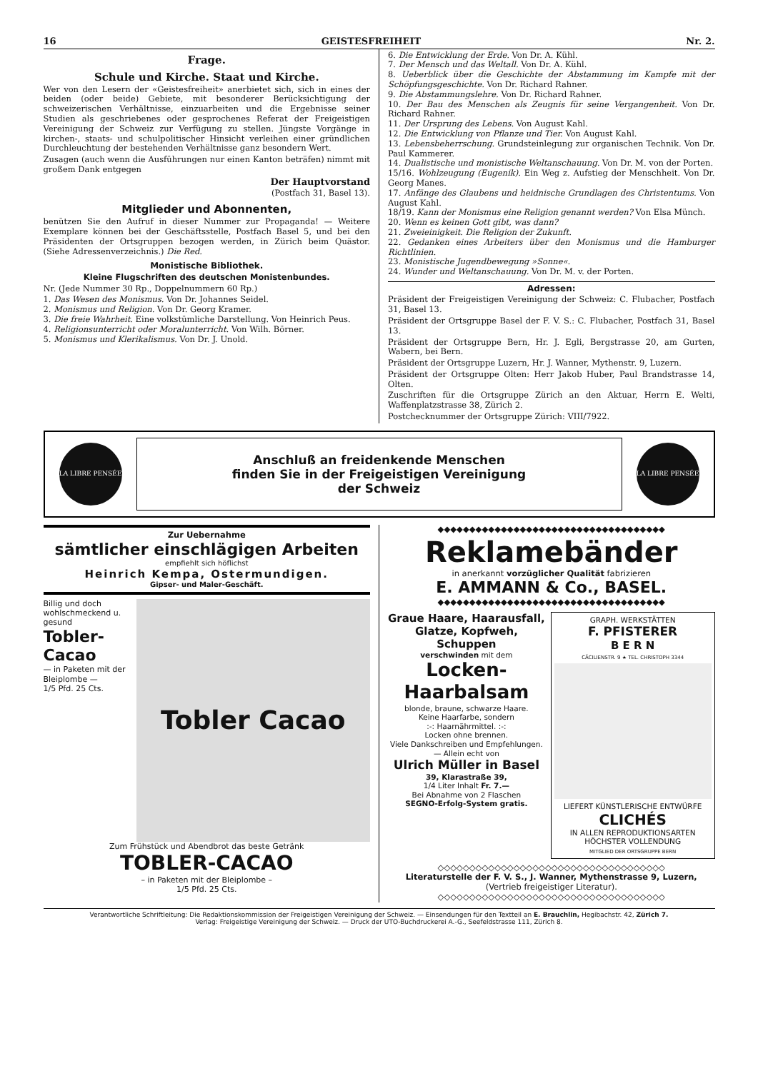16 GEISTESFREIHEIT Nr. 2.
Frage.
Schule und Kirche. Staat und Kirche.
Wer von den Lesern der «Geistesfreiheit» anerbietet sich, sich in eines der beiden (oder beide) Gebiete, mit besonderer Berücksichtigung der schweizerischen Verhältnisse, einzuarbeiten und die Ergebnisse seiner Studien als geschriebenes oder gesprochenes Referat der Freigeistigen Vereinigung der Schweiz zur Verfügung zu stellen. Jüngste Vorgänge in kirchen-, staats- und schulpolitischer Hinsicht verleihen einer gründlichen Durchleuchtung der bestehenden Verhältnisse ganz besondern Wert.
Zusagen (auch wenn die Ausführungen nur einen Kanton beträfen) nimmt mit großem Dank entgegen
Der Hauptvorstand
(Postfach 31, Basel 13).
Mitglieder und Abonnenten,
benützen Sie den Aufruf in dieser Nummer zur Propaganda! — Weitere Exemplare können bei der Geschäftsstelle, Postfach Basel 5, und bei den Präsidenten der Ortsgruppen bezogen werden, in Zürich beim Quästor. (Siehe Adressenverzeichnis.) Die Red.
Monistische Bibliothek.
Kleine Flugschriften des deutschen Monistenbundes.
Nr. (Jede Nummer 30 Rp., Doppelnummern 60 Rp.)
1. Das Wesen des Monismus. Von Dr. Johannes Seidel.
2. Monismus und Religion. Von Dr. Georg Kramer.
3. Die freie Wahrheit. Eine volkstümliche Darstellung. Von Heinrich Peus.
4. Religionsunterricht oder Moralunterricht. Von Wilh. Börner.
5. Monismus und Klerikalismus. Von Dr. J. Unold.
6. Die Entwicklung der Erde. Von Dr. A. Kühl.
7. Der Mensch und das Weltall. Von Dr. A. Kühl.
8. Ueberblick über die Geschichte der Abstammung im Kampfe mit der Schöpfungsgeschichte. Von Dr. Richard Rahner.
9. Die Abstammungslehre. Von Dr. Richard Rahner.
10. Der Bau des Menschen als Zeugnis für seine Vergangenheit. Von Dr. Richard Rahner.
11. Der Ursprung des Lebens. Von August Kahl.
12. Die Entwicklung von Pflanze und Tier. Von August Kahl.
13. Lebensbeherrschung. Grundsteinlegung zur organischen Technik. Von Dr. Paul Kammerer.
14. Dualistische und monistische Weltanschauung. Von Dr. M. von der Porten.
15/16. Wohlzeugung (Eugenik). Ein Weg z. Aufstieg der Menschheit. Von Dr. Georg Manes.
17. Anfänge des Glaubens und heidnische Grundlagen des Christentums. Von August Kahl.
18/19. Kann der Monismus eine Religion genannt werden? Von Elsa Münch.
20. Wenn es keinen Gott gibt, was dann?
21. Zweieinigkeit. Die Religion der Zukunft.
22. Gedanken eines Arbeiters über den Monismus und die Hamburger Richtlinien.
23. Monistische Jugendbewegung »Sonne«.
24. Wunder und Weltanschauung. Von Dr. M. v. der Porten.
Adressen:
Präsident der Freigeistigen Vereinigung der Schweiz: C. Flubacher, Postfach 31, Basel 13.
Präsident der Ortsgruppe Basel der F. V. S.: C. Flubacher, Postfach 31, Basel 13.
Präsident der Ortsgruppe Bern, Hr. J. Egli, Bergstrasse 20, am Gurten, Wabern, bei Bern.
Präsident der Ortsgruppe Luzern, Hr. J. Wanner, Mythenstr. 9, Luzern.
Präsident der Ortsgruppe Olten: Herr Jakob Huber, Paul Brandstrasse 14, Olten.
Zuschriften für die Ortsgruppe Zürich an den Aktuar, Herrn E. Welti, Waffenplatzstrasse 38, Zürich 2.
Postchecknummer der Ortsgruppe Zürich: VIII/7922.
LA LIBRE PENSÉE
Anschluß an freidenkende Menschen
finden Sie in der Freigeistigen Vereinigung
der Schweiz
LA LIBRE PENSÉE
Zur Uebernahme
sämtlicher einschlägigen Arbeiten
empfiehlt sich höflichst
Heinrich Kempa, Ostermundigen.
Gipser- und Maler-Geschäft.
Billig und doch wohlschmeckend u. gesund
Tobler-Cacao
— in Paketen mit der Bleiplombe —
1/5 Pfd. 25 Cts.
Tobler Cacao
Zum Frühstück und Abendbrot das beste Getränk
TOBLER-CACAO
– in Paketen mit der Bleiplombe –
1/5 Pfd. 25 Cts.
◆◆◆◆◆◆◆◆◆◆◆◆◆◆◆◆◆◆◆◆◆◆◆◆◆◆◆◆◆◆◆◆◆◆◆◆
Reklamebänder
in anerkannt vorzüglicher Qualität fabrizieren
E. AMMANN & Co., BASEL.
◆◆◆◆◆◆◆◆◆◆◆◆◆◆◆◆◆◆◆◆◆◆◆◆◆◆◆◆◆◆◆◆◆◆◆◆
Graue Haare, Haarausfall, Glatze, Kopfweh, Schuppen
verschwinden mit dem
Locken-Haarbalsam
blonde, braune, schwarze Haare.
Keine Haarfarbe, sondern
:-: Haarnährmittel. :-:
Locken ohne brennen.
Viele Dankschreiben und Empfehlungen. — Allein echt von
Ulrich Müller in Basel
39, Klarastraße 39,
1/4 Liter Inhalt Fr. 7.—
Bei Abnahme von 2 Flaschen
SEGNO-Erfolg-System gratis.
GRAPH. WERKSTÄTTEN
F. PFISTERER
B E R N
CÄCILIENSTR. 9 ★ TEL. CHRISTOPH 3344
LIEFERT KÜNSTLERISCHE ENTWÜRFE
CLICHÉS
IN ALLEN REPRODUKTIONSARTEN
HÖCHSTER VOLLENDUNG
MITGLIED DER ORTSGRUPPE BERN
◇◇◇◇◇◇◇◇◇◇◇◇◇◇◇◇◇◇◇◇◇◇◇◇◇◇◇◇◇◇◇◇◇◇◇◇
Literaturstelle der F. V. S., J. Wanner, Mythenstrasse 9, Luzern,
(Vertrieb freigeistiger Literatur).
◇◇◇◇◇◇◇◇◇◇◇◇◇◇◇◇◇◇◇◇◇◇◇◇◇◇◇◇◇◇◇◇◇◇◇◇
Verantwortliche Schriftleitung: Die Redaktionskommission der Freigeistigen Vereinigung der Schweiz. — Einsendungen für den Textteil an E. Brauchlin, Hegibachstr. 42, Zürich 7.
Verlag: Freigeistige Vereinigung der Schweiz. — Druck der UTO-Buchdruckerei A.-G., Seefeldstrasse 111, Zürich 8.